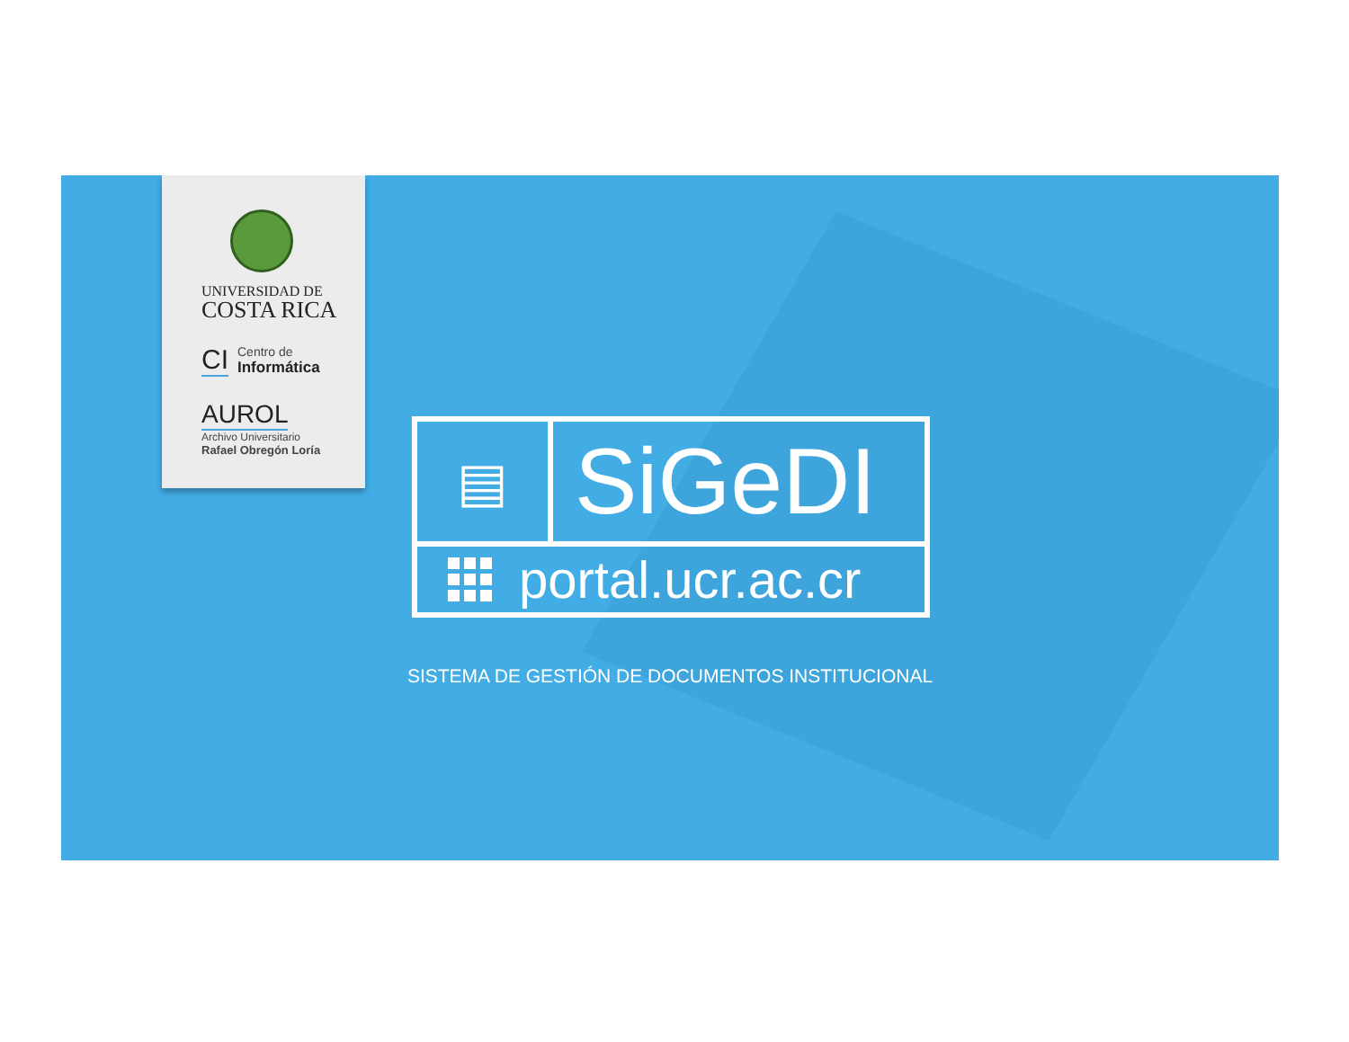UNIVERSIDAD DE
COSTA RICA
CI
Centro de
Informática
AUROL
Archivo Universitario
Rafael Obregón Loría
▤
SiGeDI
portal.ucr.ac.cr
SISTEMA DE GESTIÓN DE DOCUMENTOS INSTITUCIONAL